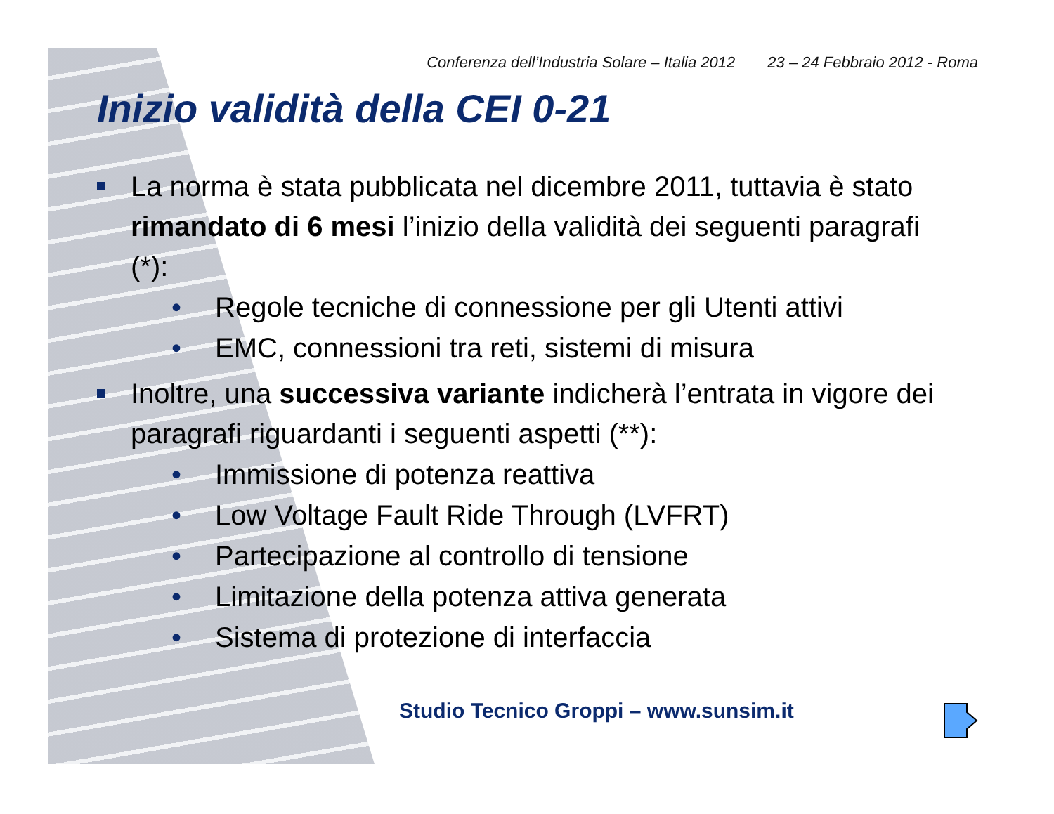Conferenza dell’Industria Solare – Italia 2012 23 – 24 Febbraio 2012 - Roma
Inizio validità della CEI 0-21
La norma è stata pubblicata nel dicembre 2011, tuttavia è stato rimandato di 6 mesi l’inizio della validità dei seguenti paragrafi (*):
• Regole tecniche di connessione per gli Utenti attivi
• EMC, connessioni tra reti, sistemi di misura
Inoltre, una successiva variante indicherà l’entrata in vigore dei paragrafi riguardanti i seguenti aspetti (**):
• Immissione di potenza reattiva
• Low Voltage Fault Ride Through (LVFRT)
• Partecipazione al controllo di tensione
• Limitazione della potenza attiva generata
• Sistema di protezione di interfaccia
Studio Tecnico Groppi – www.sunsim.it